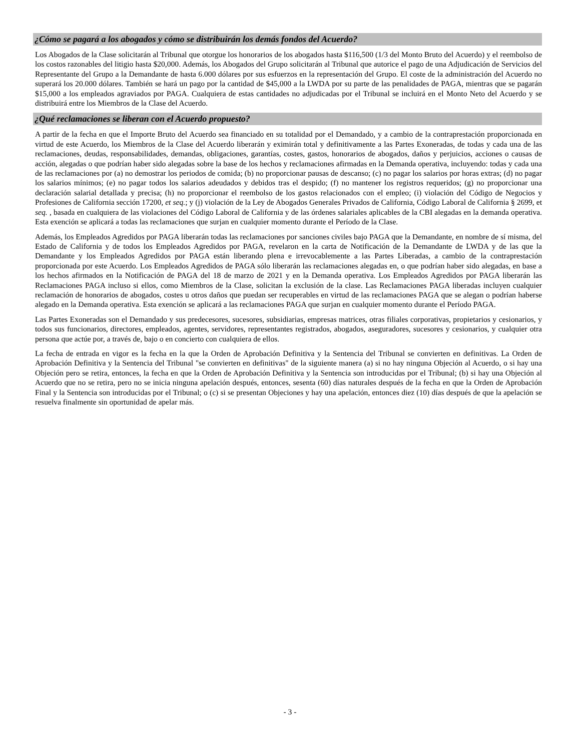¿Cómo se pagará a los abogados y cómo se distribuirán los demás fondos del Acuerdo?
Los Abogados de la Clase solicitarán al Tribunal que otorgue los honorarios de los abogados hasta $116,500 (1/3 del Monto Bruto del Acuerdo) y el reembolso de los costos razonables del litigio hasta $20,000. Además, los Abogados del Grupo solicitarán al Tribunal que autorice el pago de una Adjudicación de Servicios del Representante del Grupo a la Demandante de hasta 6.000 dólares por sus esfuerzos en la representación del Grupo. El coste de la administración del Acuerdo no superará los 20.000 dólares. También se hará un pago por la cantidad de $45,000 a la LWDA por su parte de las penalidades de PAGA, mientras que se pagarán $15,000 a los empleados agraviados por PAGA. Cualquiera de estas cantidades no adjudicadas por el Tribunal se incluirá en el Monto Neto del Acuerdo y se distribuirá entre los Miembros de la Clase del Acuerdo.
¿Qué reclamaciones se liberan con el Acuerdo propuesto?
A partir de la fecha en que el Importe Bruto del Acuerdo sea financiado en su totalidad por el Demandado, y a cambio de la contraprestación proporcionada en virtud de este Acuerdo, los Miembros de la Clase del Acuerdo liberarán y eximirán total y definitivamente a las Partes Exoneradas, de todas y cada una de las reclamaciones, deudas, responsabilidades, demandas, obligaciones, garantías, costes, gastos, honorarios de abogados, daños y perjuicios, acciones o causas de acción, alegadas o que podrían haber sido alegadas sobre la base de los hechos y reclamaciones afirmadas en la Demanda operativa, incluyendo: todas y cada una de las reclamaciones por (a) no demostrar los periodos de comida; (b) no proporcionar pausas de descanso; (c) no pagar los salarios por horas extras; (d) no pagar los salarios mínimos; (e) no pagar todos los salarios adeudados y debidos tras el despido; (f) no mantener los registros requeridos; (g) no proporcionar una declaración salarial detallada y precisa; (h) no proporcionar el reembolso de los gastos relacionados con el empleo; (i) violación del Código de Negocios y Profesiones de California sección 17200, et seq.; y (j) violación de la Ley de Abogados Generales Privados de California, Código Laboral de California § 2699, et seq. , basada en cualquiera de las violaciones del Código Laboral de California y de las órdenes salariales aplicables de la CBI alegadas en la demanda operativa. Esta exención se aplicará a todas las reclamaciones que surjan en cualquier momento durante el Período de la Clase.
Además, los Empleados Agredidos por PAGA liberarán todas las reclamaciones por sanciones civiles bajo PAGA que la Demandante, en nombre de sí misma, del Estado de California y de todos los Empleados Agredidos por PAGA, revelaron en la carta de Notificación de la Demandante de LWDA y de las que la Demandante y los Empleados Agredidos por PAGA están liberando plena e irrevocablemente a las Partes Liberadas, a cambio de la contraprestación proporcionada por este Acuerdo. Los Empleados Agredidos de PAGA sólo liberarán las reclamaciones alegadas en, o que podrían haber sido alegadas, en base a los hechos afirmados en la Notificación de PAGA del 18 de marzo de 2021 y en la Demanda operativa. Los Empleados Agredidos por PAGA liberarán las Reclamaciones PAGA incluso si ellos, como Miembros de la Clase, solicitan la exclusión de la clase. Las Reclamaciones PAGA liberadas incluyen cualquier reclamación de honorarios de abogados, costes u otros daños que puedan ser recuperables en virtud de las reclamaciones PAGA que se alegan o podrían haberse alegado en la Demanda operativa. Esta exención se aplicará a las reclamaciones PAGA que surjan en cualquier momento durante el Período PAGA.
Las Partes Exoneradas son el Demandado y sus predecesores, sucesores, subsidiarias, empresas matrices, otras filiales corporativas, propietarios y cesionarios, y todos sus funcionarios, directores, empleados, agentes, servidores, representantes registrados, abogados, aseguradores, sucesores y cesionarios, y cualquier otra persona que actúe por, a través de, bajo o en concierto con cualquiera de ellos.
La fecha de entrada en vigor es la fecha en la que la Orden de Aprobación Definitiva y la Sentencia del Tribunal se convierten en definitivas. La Orden de Aprobación Definitiva y la Sentencia del Tribunal "se convierten en definitivas" de la siguiente manera (a) si no hay ninguna Objeción al Acuerdo, o si hay una Objeción pero se retira, entonces, la fecha en que la Orden de Aprobación Definitiva y la Sentencia son introducidas por el Tribunal; (b) si hay una Objeción al Acuerdo que no se retira, pero no se inicia ninguna apelación después, entonces, sesenta (60) días naturales después de la fecha en que la Orden de Aprobación Final y la Sentencia son introducidas por el Tribunal; o (c) si se presentan Objeciones y hay una apelación, entonces diez (10) días después de que la apelación se resuelva finalmente sin oportunidad de apelar más.
- 3 -